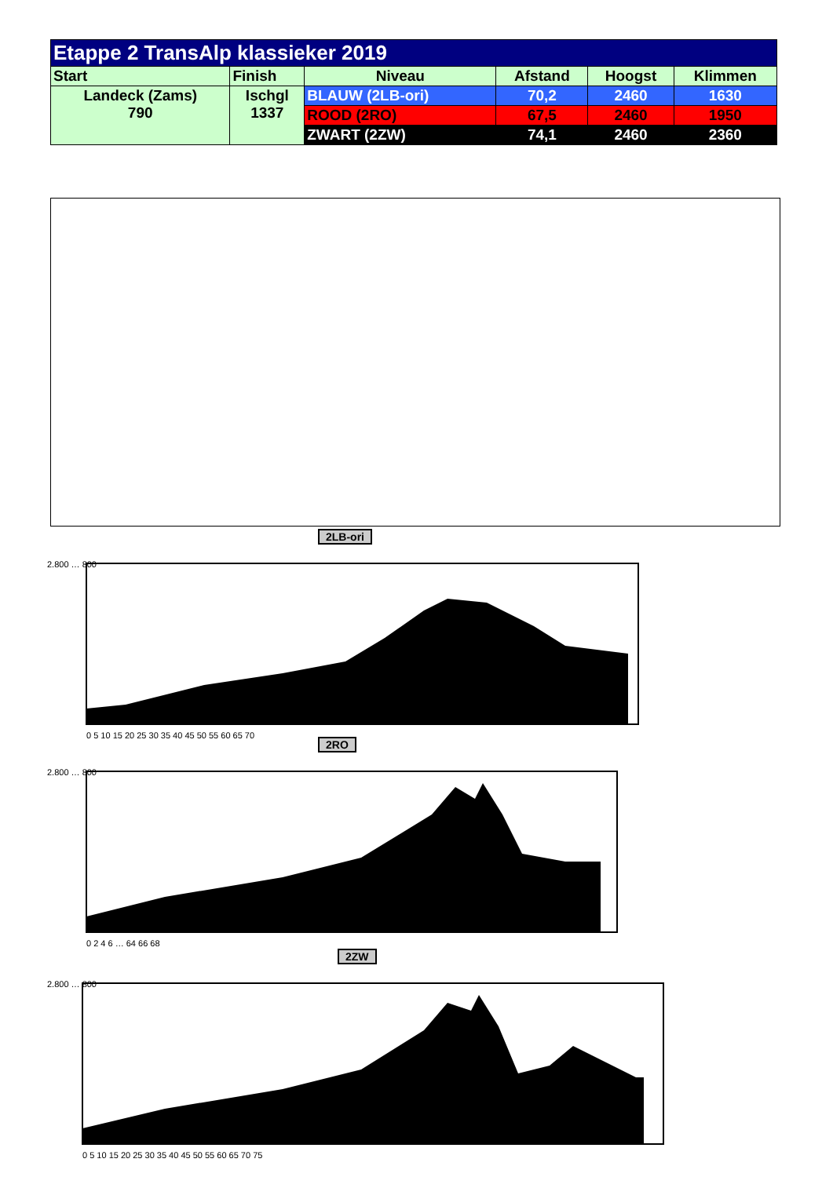| Etappe 2 TransAlp klassieker 2019 | | | | | |
| --- | --- | --- | --- | --- | --- |
| Start | Finish | Niveau | Afstand | Hoogst | Klimmen |
| Landeck (Zams) 790 | Ischgl 1337 | BLAUW (2LB-ori) | 70,2 | 2460 | 1630 |
| | | ROOD (2RO) | 67,5 | 2460 | 1950 |
| | | ZWART (2ZW) | 74,1 | 2460 | 2360 |
2LB-ori
2.800 … 800
0 5 10 15 20 25 30 35 40 45 50 55 60 65 70
2RO
2.800 … 800
0 2 4 6 … 64 66 68
2ZW
2.800 … 800
0 5 10 15 20 25 30 35 40 45 50 55 60 65 70 75